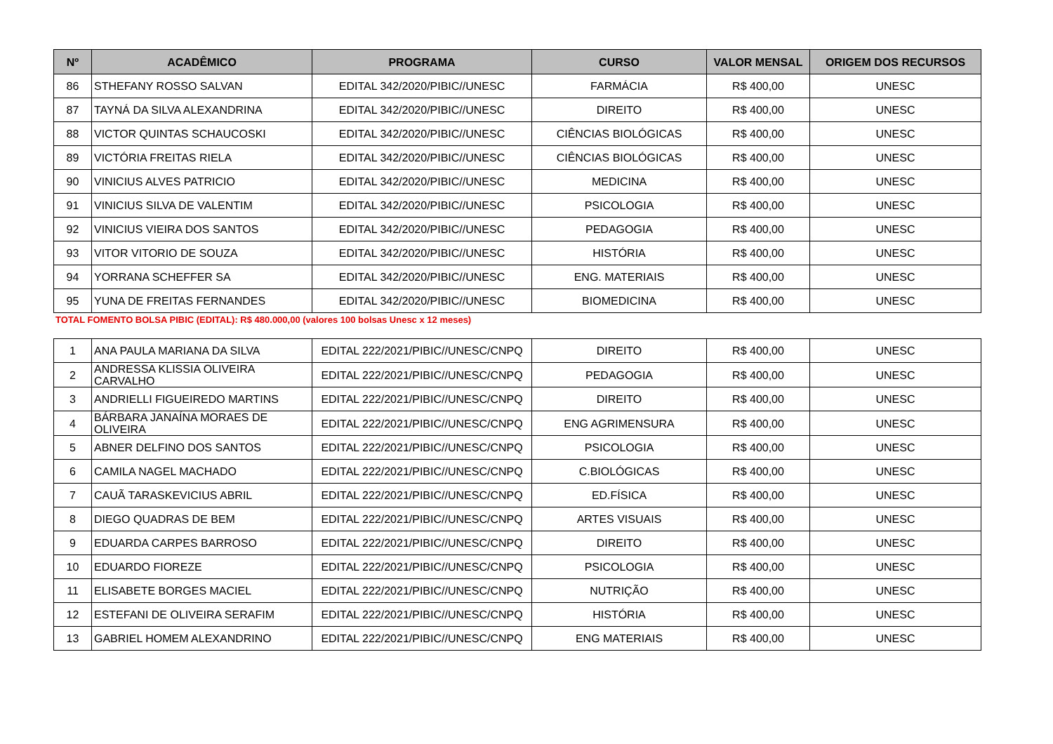| Nº | ACADÊMICO | PROGRAMA | CURSO | VALOR MENSAL | ORIGEM DOS RECURSOS |
| --- | --- | --- | --- | --- | --- |
| 86 | STHEFANY ROSSO SALVAN | EDITAL 342/2020/PIBIC//UNESC | FARMÁCIA | R$ 400,00 | UNESC |
| 87 | TAYNÁ DA SILVA ALEXANDRINA | EDITAL 342/2020/PIBIC//UNESC | DIREITO | R$ 400,00 | UNESC |
| 88 | VICTOR QUINTAS SCHAUCOSKI | EDITAL 342/2020/PIBIC//UNESC | CIÊNCIAS BIOLÓGICAS | R$ 400,00 | UNESC |
| 89 | VICTÓRIA FREITAS RIELA | EDITAL 342/2020/PIBIC//UNESC | CIÊNCIAS BIOLÓGICAS | R$ 400,00 | UNESC |
| 90 | VINICIUS ALVES PATRICIO | EDITAL 342/2020/PIBIC//UNESC | MEDICINA | R$ 400,00 | UNESC |
| 91 | VINICIUS SILVA DE VALENTIM | EDITAL 342/2020/PIBIC//UNESC | PSICOLOGIA | R$ 400,00 | UNESC |
| 92 | VINICIUS VIEIRA DOS SANTOS | EDITAL 342/2020/PIBIC//UNESC | PEDAGOGIA | R$ 400,00 | UNESC |
| 93 | VITOR VITORIO DE SOUZA | EDITAL 342/2020/PIBIC//UNESC | HISTÓRIA | R$ 400,00 | UNESC |
| 94 | YORRANA SCHEFFER SA | EDITAL 342/2020/PIBIC//UNESC | ENG. MATERIAIS | R$ 400,00 | UNESC |
| 95 | YUNA DE FREITAS FERNANDES | EDITAL 342/2020/PIBIC//UNESC | BIOMEDICINA | R$ 400,00 | UNESC |
TOTAL FOMENTO BOLSA PIBIC (EDITAL): R$ 480.000,00 (valores 100 bolsas Unesc x 12 meses)
| 1 | ANA PAULA MARIANA DA SILVA | EDITAL 222/2021/PIBIC//UNESC/CNPQ | DIREITO | R$ 400,00 | UNESC |
| 2 | ANDRESSA KLISSIA OLIVEIRA CARVALHO | EDITAL 222/2021/PIBIC//UNESC/CNPQ | PEDAGOGIA | R$ 400,00 | UNESC |
| 3 | ANDRIELLI FIGUEIREDO MARTINS | EDITAL 222/2021/PIBIC//UNESC/CNPQ | DIREITO | R$ 400,00 | UNESC |
| 4 | BÁRBARA JANAÍNA MORAES DE OLIVEIRA | EDITAL 222/2021/PIBIC//UNESC/CNPQ | ENG AGRIMENSURA | R$ 400,00 | UNESC |
| 5 | ABNER DELFINO DOS SANTOS | EDITAL 222/2021/PIBIC//UNESC/CNPQ | PSICOLOGIA | R$ 400,00 | UNESC |
| 6 | CAMILA NAGEL MACHADO | EDITAL 222/2021/PIBIC//UNESC/CNPQ | C.BIOLÓGICAS | R$ 400,00 | UNESC |
| 7 | CAUÃ TARASKEVICIUS ABRIL | EDITAL 222/2021/PIBIC//UNESC/CNPQ | ED.FÍSICA | R$ 400,00 | UNESC |
| 8 | DIEGO QUADRAS DE BEM | EDITAL 222/2021/PIBIC//UNESC/CNPQ | ARTES VISUAIS | R$ 400,00 | UNESC |
| 9 | EDUARDA CARPES BARROSO | EDITAL 222/2021/PIBIC//UNESC/CNPQ | DIREITO | R$ 400,00 | UNESC |
| 10 | EDUARDO FIOREZE | EDITAL 222/2021/PIBIC//UNESC/CNPQ | PSICOLOGIA | R$ 400,00 | UNESC |
| 11 | ELISABETE BORGES MACIEL | EDITAL 222/2021/PIBIC//UNESC/CNPQ | NUTRIÇÃO | R$ 400,00 | UNESC |
| 12 | ESTEFANI DE OLIVEIRA SERAFIM | EDITAL 222/2021/PIBIC//UNESC/CNPQ | HISTÓRIA | R$ 400,00 | UNESC |
| 13 | GABRIEL HOMEM ALEXANDRINO | EDITAL 222/2021/PIBIC//UNESC/CNPQ | ENG MATERIAIS | R$ 400,00 | UNESC |